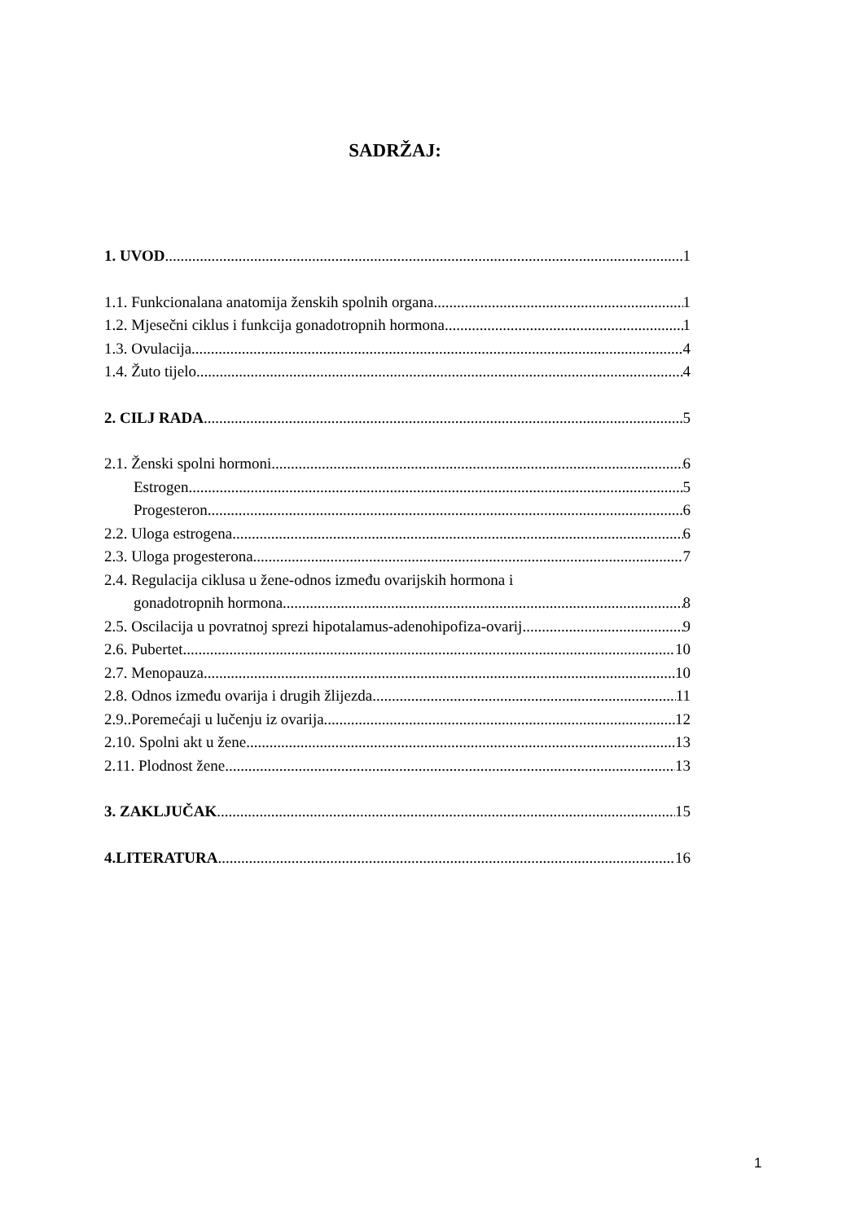SADRŽAJ:
1. UVOD 1
1.1. Funkcionalana anatomija ženskih spolnih organa 1
1.2. Mjesečni ciklus i funkcija gonadotropnih hormona 1
1.3. Ovulacija 4
1.4. Žuto tijelo 4
2. CILJ RADA 5
2.1. Ženski spolni hormoni 6
Estrogen 5
Progesteron 6
2.2. Uloga estrogena 6
2.3. Uloga progesterona 7
2.4. Regulacija ciklusa u žene-odnos između ovarijskih hormona i
gonadotropnih hormona 8
2.5. Oscilacija u povratnoj sprezi hipotalamus-adenohipofiza-ovarij 9
2.6. Pubertet 10
2.7. Menopauza 10
2.8. Odnos između ovarija i drugih žlijezda 11
2.9..Poremećaji u lučenju iz ovarija 12
2.10. Spolni akt u žene 13
2.11. Plodnost žene 13
3. ZAKLJUČAK 15
4.LITERATURA 16
1